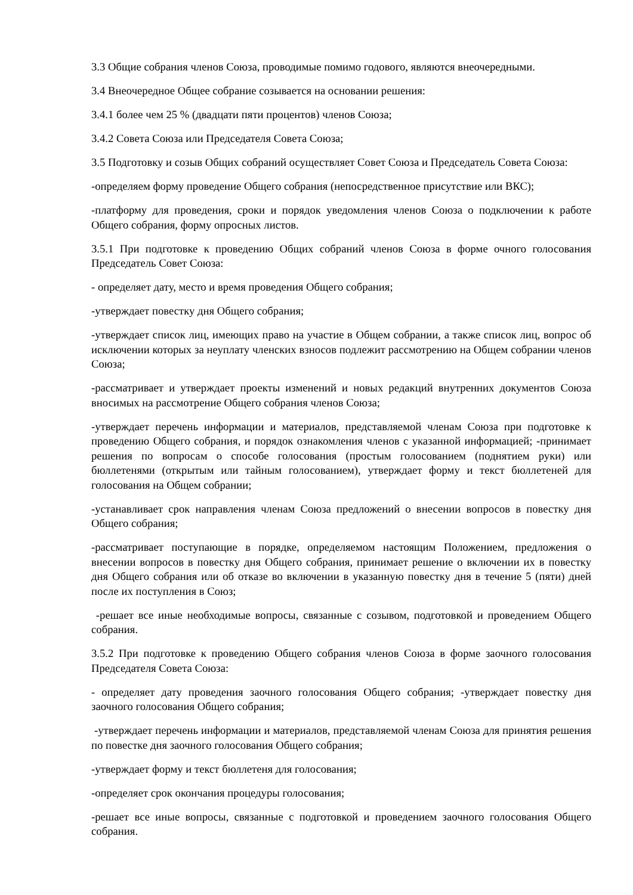3.3 Общие собрания членов Союза, проводимые помимо годового, являются внеочередными.
3.4 Внеочередное Общее собрание созывается на основании решения:
3.4.1 более чем 25 % (двадцати пяти процентов) членов Союза;
3.4.2 Совета Союза или Председателя Совета Союза;
3.5 Подготовку и созыв Общих собраний осуществляет Совет Союза и Председатель Совета Союза:
-определяем форму проведение Общего собрания (непосредственное присутствие или ВКС);
-платформу для проведения, сроки и порядок уведомления членов Союза о подключении к работе Общего собрания, форму опросных листов.
3.5.1 При подготовке к проведению Общих собраний членов Союза в форме очного голосования Председатель Совет Союза:
- определяет дату, место и время проведения Общего собрания;
-утверждает повестку дня Общего собрания;
-утверждает список лиц, имеющих право на участие в Общем собрании, а также список лиц, вопрос об исключении которых за неуплату членских взносов подлежит рассмотрению на Общем собрании членов Союза;
-рассматривает и утверждает проекты изменений и новых редакций внутренних документов Союза вносимых на рассмотрение Общего собрания членов Союза;
-утверждает перечень информации и материалов, представляемой членам Союза при подготовке к проведению Общего собрания, и порядок ознакомления членов с указанной информацией; -принимает решения по вопросам о способе голосования (простым голосованием (поднятием руки) или бюллетенями (открытым или тайным голосованием), утверждает форму и текст бюллетеней для голосования на Общем собрании;
-устанавливает срок направления членам Союза предложений о внесении вопросов в повестку дня Общего собрания;
-рассматривает поступающие в порядке, определяемом настоящим Положением, предложения о внесении вопросов в повестку дня Общего собрания, принимает решение о включении их в повестку дня Общего собрания или об отказе во включении в указанную повестку дня в течение 5 (пяти) дней после их поступления в Союз;
-решает все иные необходимые вопросы, связанные с созывом, подготовкой и проведением Общего собрания.
3.5.2 При подготовке к проведению Общего собрания членов Союза в форме заочного голосования Председателя Совета Союза:
- определяет дату проведения заочного голосования Общего собрания; -утверждает повестку дня заочного голосования Общего собрания;
-утверждает перечень информации и материалов, представляемой членам Союза для принятия решения по повестке дня заочного голосования Общего собрания;
-утверждает форму и текст бюллетеня для голосования;
-определяет срок окончания процедуры голосования;
-решает все иные вопросы, связанные с подготовкой и проведением заочного голосования Общего собрания.